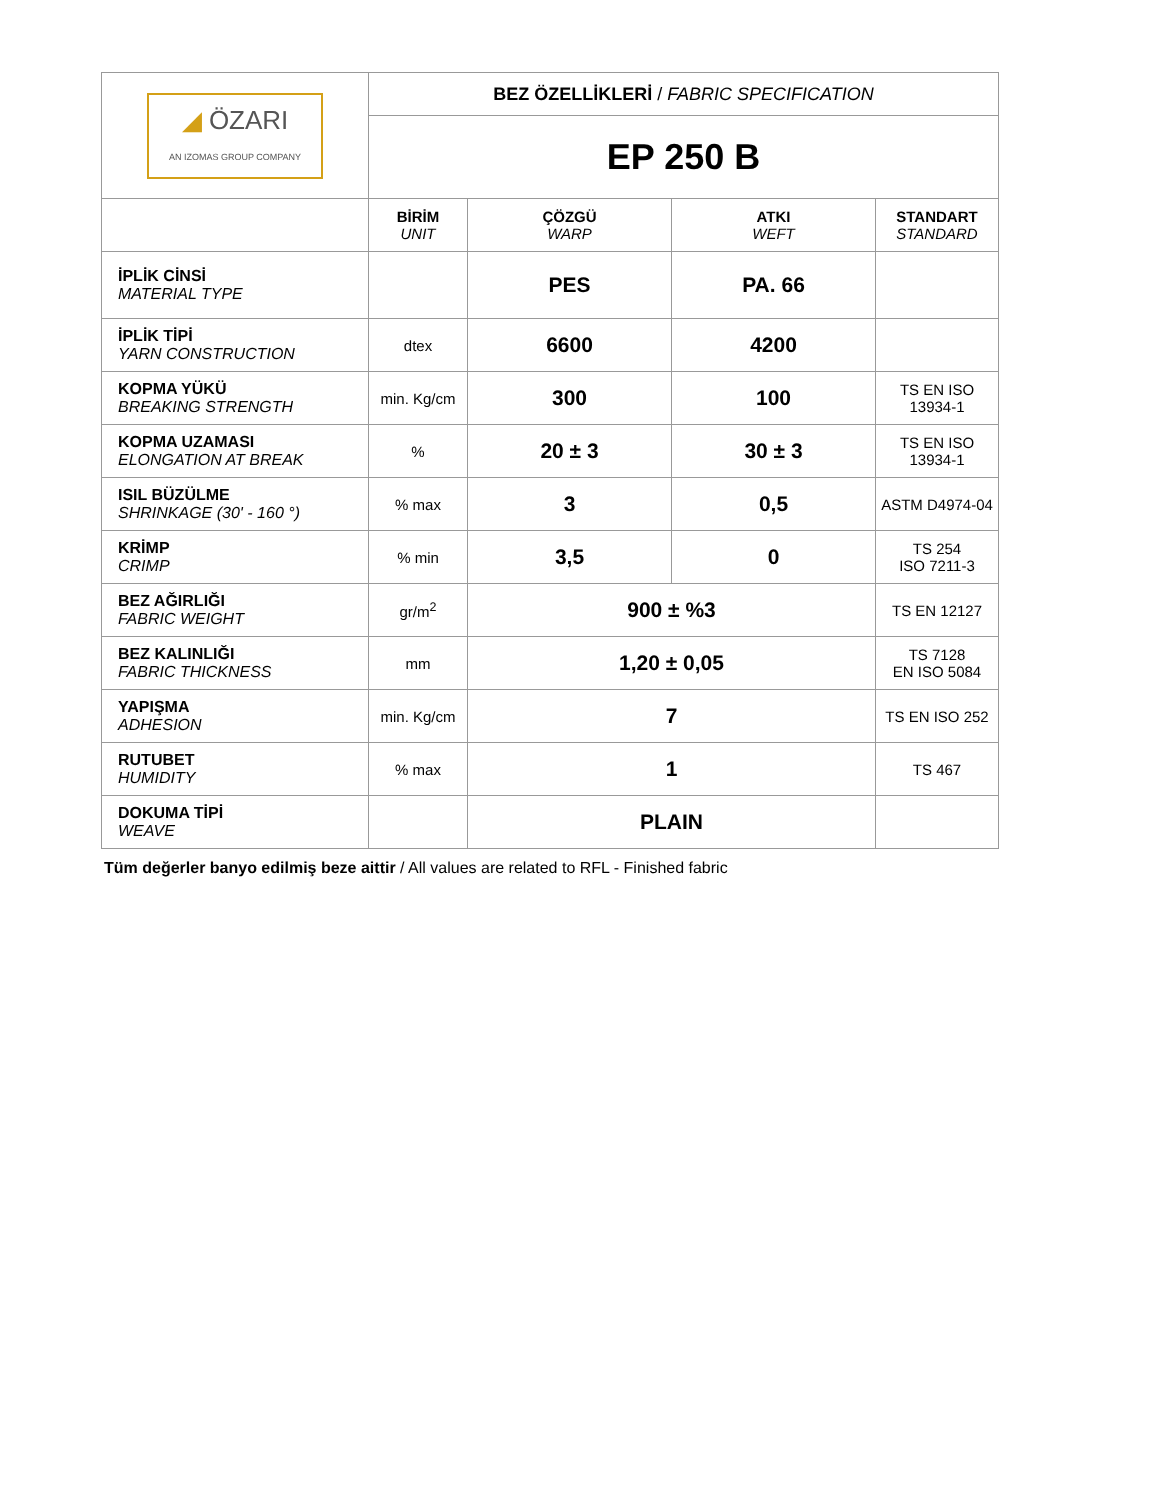| ◢ ÖZARI AN IZOMAS GROUP COMPANY | BEZ ÖZELLİKLERİ / FABRIC SPECIFICATION | | | |
| | EP 250 B | | | |
| | BİRİM UNIT | ÇÖZGÜ WARP | ATKI WEFT | STANDART STANDARD |
| İPLİK CİNSİ MATERIAL TYPE | | PES | PA. 66 | |
| İPLİK TİPİ YARN CONSTRUCTION | dtex | 6600 | 4200 | |
| KOPMA YÜKÜ BREAKING STRENGTH | min. Kg/cm | 300 | 100 | TS EN ISO 13934-1 |
| KOPMA UZAMASI ELONGATION AT BREAK | % | 20 ± 3 | 30 ± 3 | TS EN ISO 13934-1 |
| ISIL BÜZÜLME SHRINKAGE (30' - 160 °) | % max | 3 | 0,5 | ASTM D4974-04 |
| KRİMP CRIMP | % min | 3,5 | 0 | TS 254 ISO 7211-3 |
| BEZ AĞIRLIĞI FABRIC WEIGHT | gr/m<sup>2</sup> | 900 ± %3 | | TS EN 12127 |
| BEZ KALINLIĞI FABRIC THICKNESS | mm | 1,20 ± 0,05 | | TS 7128 EN ISO 5084 |
| YAPIŞMA ADHESION | min. Kg/cm | 7 | | TS EN ISO 252 |
| RUTUBET HUMIDITY | % max | 1 | | TS 467 |
| DOKUMA TİPİ WEAVE | | PLAIN | | |
Tüm değerler banyo edilmiş beze aittir / All values are related to RFL - Finished fabric